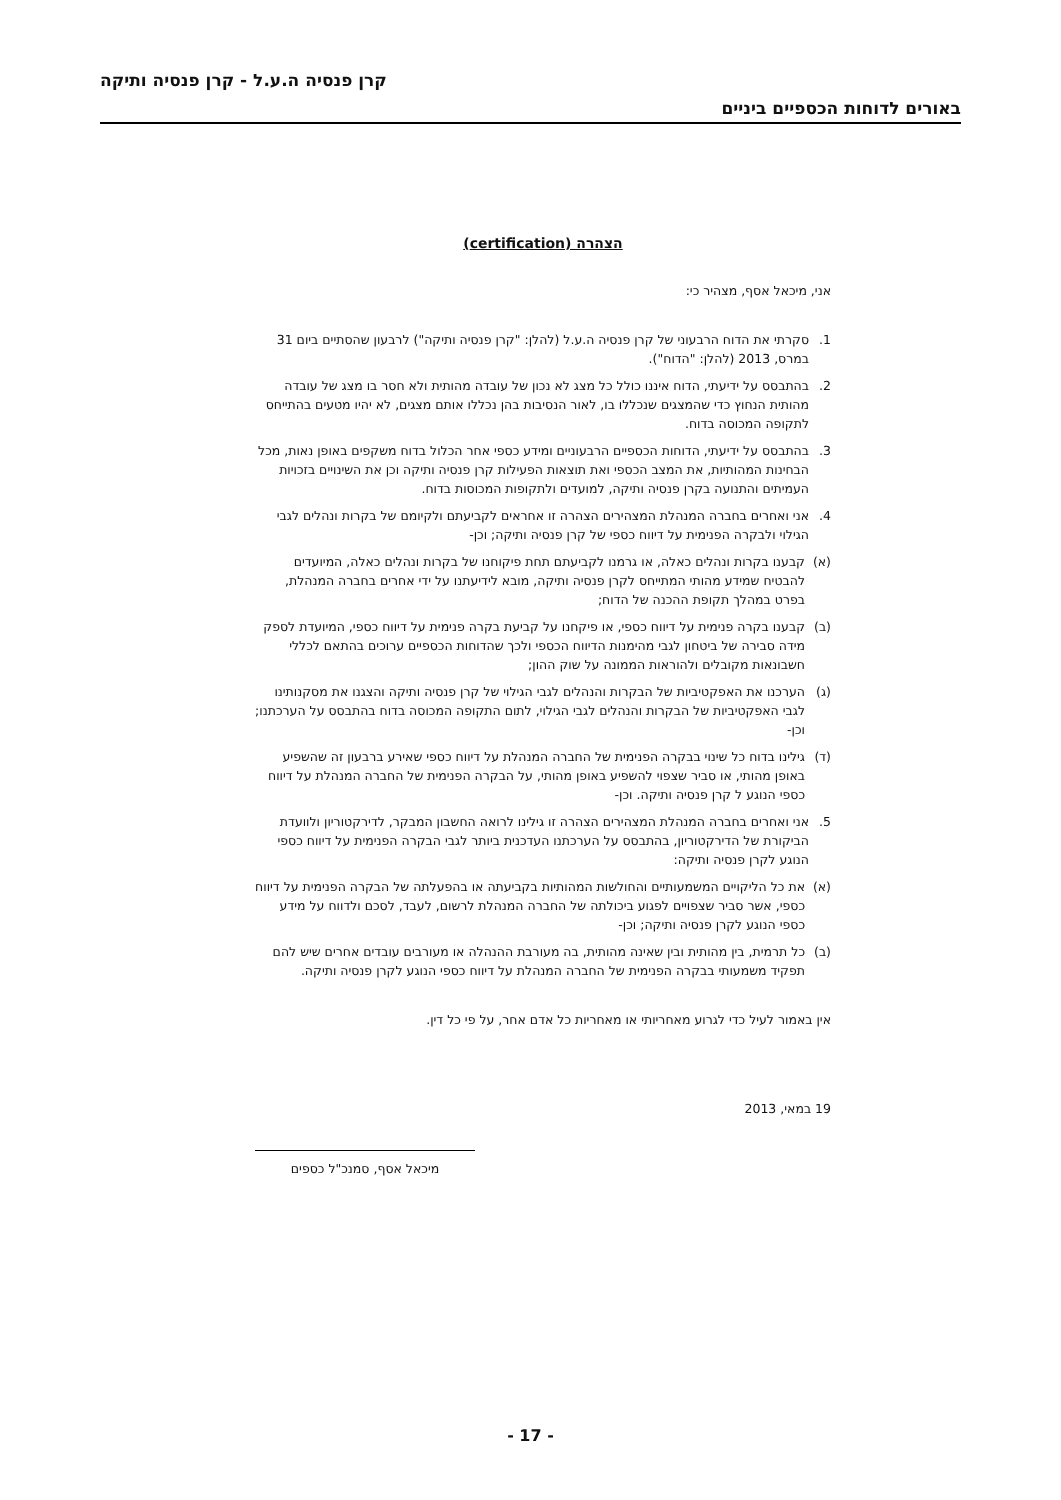קרן פנסיה ה.ע.ל - קרן פנסיה ותיקה
באורים לדוחות הכספיים ביניים
הצהרה (certification)
אני, מיכאל אסף, מצהיר כי:
1. סקרתי את הדוח הרבעוני של קרן פנסיה ה.ע.ל (להלן: "קרן פנסיה ותיקה") לרבעון שהסתיים ביום 31 במרס, 2013 (להלן: "הדוח").
2. בהתבסס על ידיעתי, הדוח איננו כולל כל מצג לא נכון של עובדה מהותית ולא חסר בו מצג של עובדה מהותית הנחוץ כדי שהמצגים שנכללו בו, לאור הנסיבות בהן נכללו אותם מצגים, לא יהיו מטעים בהתייחס לתקופה המכוסה בדוח.
3. בהתבסס על ידיעתי, הדוחות הכספיים הרבעוניים ומידע כספי אחר הכלול בדוח משקפים באופן נאות, מכל הבחינות המהותיות, את המצב הכספי ואת תוצאות הפעילות קרן פנסיה ותיקה וכן את השינויים בזכויות העמיתים והתנועה בקרן פנסיה ותיקה, למועדים ולתקופות המכוסות בדוח.
4. אני ואחרים בחברה המנהלת המצהירים הצהרה זו אחראים לקביעתם ולקיומם של בקרות ונהלים לגבי הגילוי ולבקרה הפנימית על דיווח כספי של קרן פנסיה ותיקה; וכן-
(א) קבענו בקרות ונהלים כאלה, או גרמנו לקביעתם תחת פיקוחנו של בקרות ונהלים כאלה, המיועדים להבטיח שמידע מהותי המתייחס לקרן פנסיה ותיקה, מובא לידיעתנו על ידי אחרים בחברה המנהלת, בפרט במהלך תקופת ההכנה של הדוח;
(ב) קבענו בקרה פנימית על דיווח כספי, או פיקחנו על קביעת בקרה פנימית על דיווח כספי, המיועדת לספק מידה סבירה של ביטחון לגבי מהימנות הדיווח הכספי ולכך שהדוחות הכספיים ערוכים בהתאם לכללי חשבונאות מקובלים ולהוראות הממונה על שוק ההון;
(ג) הערכנו את האפקטיביות של הבקרות והנהלים לגבי הגילוי של קרן פנסיה ותיקה והצגנו את מסקנותינו לגבי האפקטיביות של הבקרות והנהלים לגבי הגילוי, לתום התקופה המכוסה בדוח בהתבסס על הערכתנו; וכן-
(ד) גילינו בדוח כל שינוי בבקרה הפנימית של החברה המנהלת על דיווח כספי שאירע ברבעון זה שהשפיע באופן מהותי, או סביר שצפוי להשפיע באופן מהותי, על הבקרה הפנימית של החברה המנהלת על דיווח כספי הנוגע ל קרן פנסיה ותיקה. וכן-
5. אני ואחרים בחברה המנהלת המצהירים הצהרה זו גילינו לרואה החשבון המבקר, לדירקטוריון ולוועדת הביקורת של הדירקטוריון, בהתבסס על הערכתנו העדכנית ביותר לגבי הבקרה הפנימית על דיווח כספי הנוגע לקרן פנסיה ותיקה:
(א) את כל הליקויים המשמעותיים והחולשות המהותיות בקביעתה או בהפעלתה של הבקרה הפנימית על דיווח כספי, אשר סביר שצפויים לפגוע ביכולתה של החברה המנהלת לרשום, לעבד, לסכם ולדווח על מידע כספי הנוגע לקרן פנסיה ותיקה; וכן-
(ב) כל תרמית, בין מהותית ובין שאינה מהותית, בה מעורבת ההנהלה או מעורבים עובדים אחרים שיש להם תפקיד משמעותי בבקרה הפנימית של החברה המנהלת על דיווח כספי הנוגע לקרן פנסיה ותיקה.
אין באמור לעיל כדי לגרוע מאחריותי או מאחריות כל אדם אחר, על פי כל דין.
19 במאי, 2013
מיכאל אסף, סמנכ"ל כספים
- 17 -